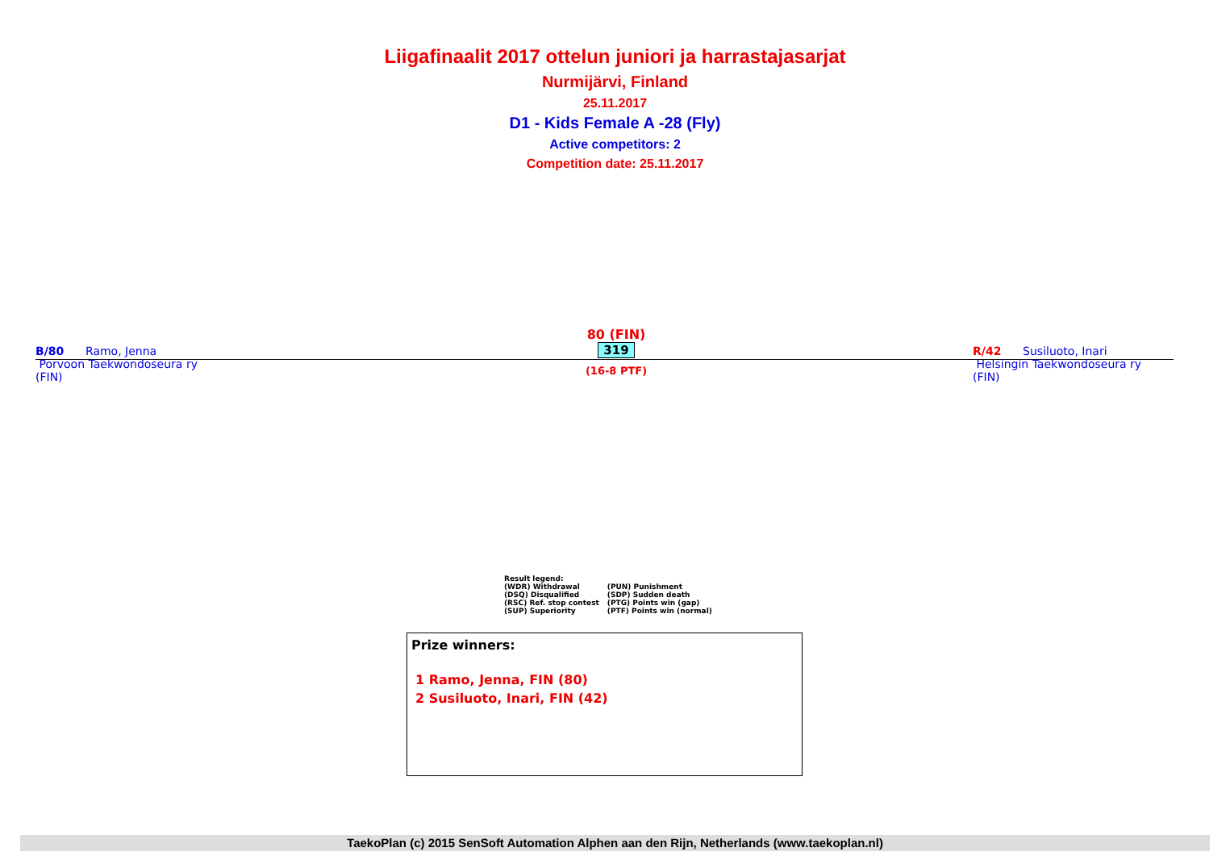Liigafinaalit 2017 ottelun juniori ja harrastajasarjat
Nurmijärvi, Finland
25.11.2017
D1 - Kids Female A -28 (Fly)
Active competitors: 2
Competition date: 25.11.2017
B/80 Ramo, Jenna
Porvoon Taekwondoseura ry
(FIN)
80 (FIN)
319
(16-8 PTF)
R/42 Susiluoto, Inari
Helsingin Taekwondoseura ry
(FIN)
Result legend:
| (WDR) Withdrawal | (PUN) Punishment |
| (DSQ) Disqualified | (SDP) Sudden death |
| (RSC) Ref. stop contest | (PTG) Points win (gap) |
| (SUP) Superiority | (PTF) Points win (normal) |
Prize winners:
1 Ramo, Jenna, FIN (80)
2 Susiluoto, Inari, FIN (42)
TaekoPlan (c) 2015 SenSoft Automation Alphen aan den Rijn, Netherlands (www.taekoplan.nl)